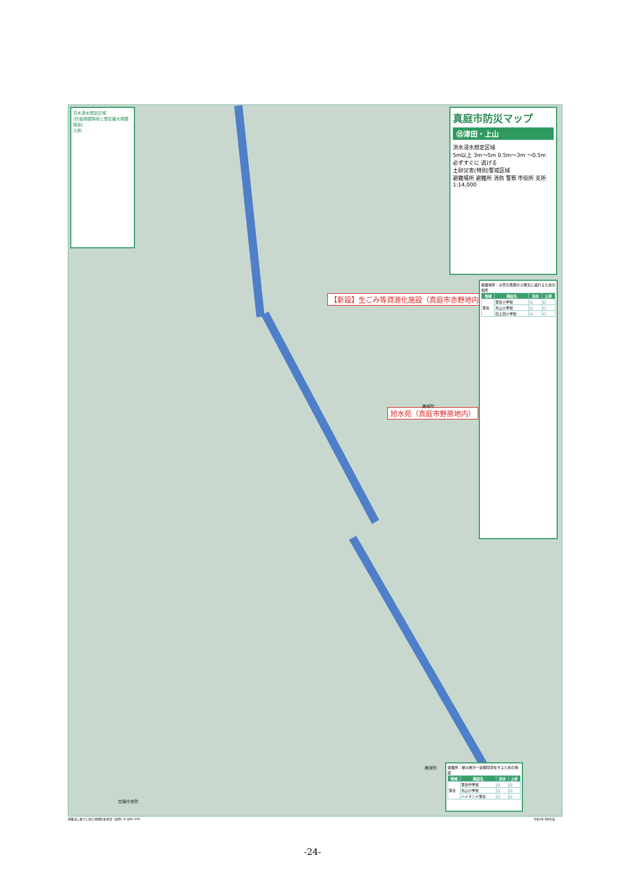洪水浸水想定区域
(計画規模降雨と想定最大規模降雨)
凡例
真庭市防災マップ
⑮津田・上山
洪水浸水想定区域
5m以上 3m〜5m 0.5m〜3m 〜0.5m
必ずすぐに 逃げる
土砂災害(特別)警戒区域
避難場所 避難所 消防 警察 市役所 支所
1:14,000
【新設】生ごみ等資源化施設（真庭市赤野地内）
旭水苑（真庭市野原地内）
美咲町
美咲町
吉備中央町
避難場所：災害の危険から緊急に逃れるための場所
| 地域 | 施設名 | 洪水 | 土砂 |
| --- | --- | --- | --- |
| 落合 | 落合小学校 | ○ | ○ |
| | 木山小学校 | ○ | ○ |
| | 旧上田小学校 | ○ | ○ |
避難所：被災者が一定期間滞在するための施設
| 地域 | 施設名 | 洪水 | 土砂 |
| --- | --- | --- | --- |
| 落合 | 落合中学校 | ○ | ○ |
| | 木山小学校 | ○ | ○ |
| | ハイランド落合 | ○ | ○ |
測量法に基づく国土地理院長承認（使用）R 2JHs 378
令和3年3月作成
-24-